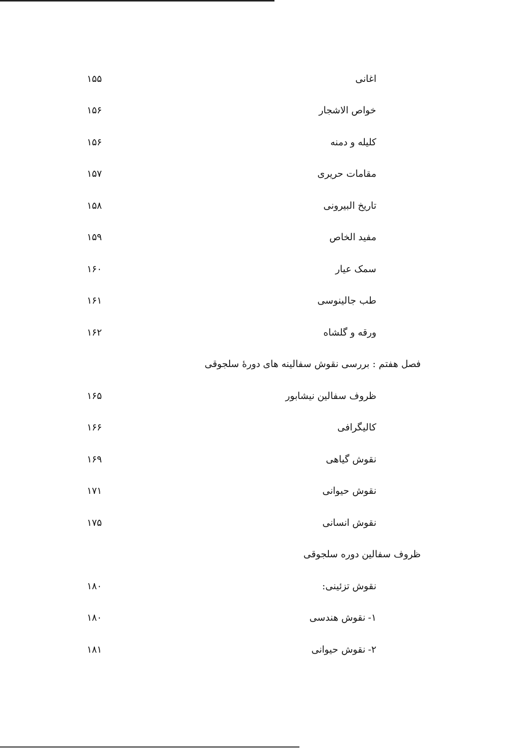اغانی ۱۵۵
خواص الاشجار ۱۵۶
کلیله و دمنه ۱۵۶
مقامات حریری ۱۵۷
تاریخ البیرونی ۱۵۸
مفید الخاص ۱۵۹
سمک عیار ۱۶۰
طب جالینوسی ۱۶۱
ورقه و گلشاه ۱۶۲
فصل هفتم : بررسی نقوش سفالینه های دورهٔ سلجوقی
ظروف سفالین نیشابور ۱۶۵
کالیگرافی ۱۶۶
نقوش گیاهی ۱۶۹
نقوش حیوانی ۱۷۱
نقوش انسانی ۱۷۵
ظروف سفالین دوره سلجوقی
نقوش تزئینی: ۱۸۰
۱- نقوش هندسی ۱۸۰
۲- نقوش حیوانی ۱۸۱